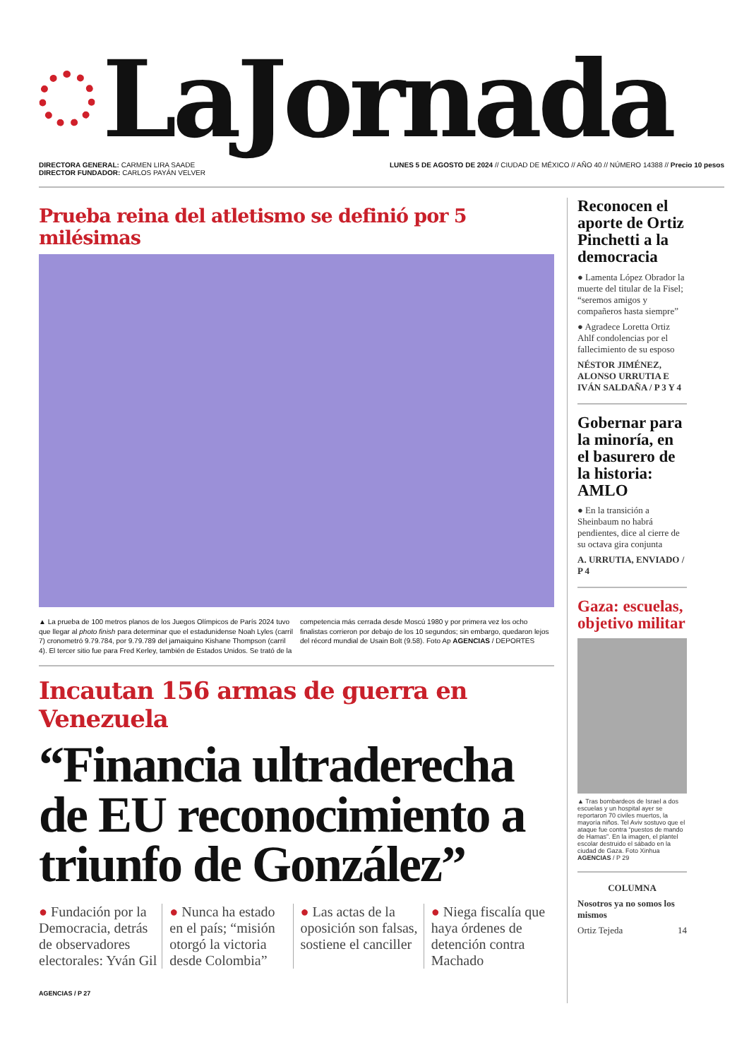LaJornada
DIRECTORA GENERAL: CARMEN LIRA SAADE
DIRECTOR FUNDADOR: CARLOS PAYÁN VELVER
LUNES 5 DE AGOSTO DE 2024 // CIUDAD DE MÉXICO // AÑO 40 // NÚMERO 14388 // Precio 10 pesos
Prueba reina del atletismo se definió por 5 milésimas
▲ La prueba de 100 metros planos de los Juegos Olímpicos de París 2024 tuvo que llegar al photo finish para determinar que el estadunidense Noah Lyles (carril 7) cronometró 9.79.784, por 9.79.789 del jamaiquino Kishane Thompson (carril 4). El tercer sitio fue para Fred Kerley, también de Estados Unidos. Se trató de la competencia más cerrada desde Moscú 1980 y por primera vez los ocho finalistas corrieron por debajo de los 10 segundos; sin embargo, quedaron lejos del récord mundial de Usain Bolt (9.58). Foto Ap AGENCIAS / DEPORTES
Incautan 156 armas de guerra en Venezuela
“Financia ultraderecha de EU reconocimiento a triunfo de González”
● Fundación por la Democracia, detrás de observadores electorales: Yván Gil
● Nunca ha estado en el país; “misión otorgó la victoria desde Colombia”
● Las actas de la oposición son falsas, sostiene el canciller
● Niega fiscalía que haya órdenes de detención contra Machado
AGENCIAS / P 27
Reconocen el aporte de Ortiz Pinchetti a la democracia
● Lamenta López Obrador la muerte del titular de la Fisel; “seremos amigos y compañeros hasta siempre”
● Agradece Loretta Ortiz Ahlf condolencias por el fallecimiento de su esposo
NÉSTOR JIMÉNEZ, ALONSO URRUTIA E IVÁN SALDAÑA / P 3 Y 4
Gobernar para la minoría, en el basurero de la historia: AMLO
● En la transición a Sheinbaum no habrá pendientes, dice al cierre de su octava gira conjunta
A. URRUTIA, ENVIADO / P 4
Gaza: escuelas, objetivo militar
▲ Tras bombardeos de Israel a dos escuelas y un hospital ayer se reportaron 70 civiles muertos, la mayoría niños. Tel Aviv sostuvo que el ataque fue contra “puestos de mando de Hamas”. En la imagen, el plantel escolar destruido el sábado en la ciudad de Gaza. Foto Xinhua AGENCIAS / P 29
COLUMNA
Nosotros ya no somos los mismos
Ortiz Tejeda 14